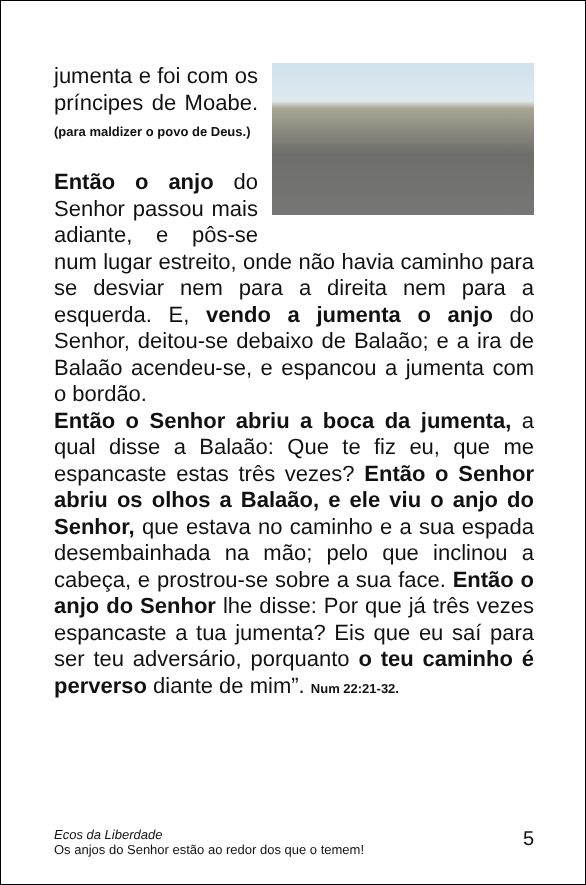jumenta e foi com os príncipes de Moabe. (para maldizer o povo de Deus.)
Então o anjo do Senhor passou mais adiante, e pôs-se num lugar estreito, onde não havia caminho para se desviar nem para a direita nem para a esquerda. E, vendo a jumenta o anjo do Senhor, deitou-se debaixo de Balaão; e a ira de Balaão acendeu-se, e espancou a jumenta com o bordão.
Então o Senhor abriu a boca da jumenta, a qual disse a Balaão: Que te fiz eu, que me espancaste estas três vezes? Então o Senhor abriu os olhos a Balaão, e ele viu o anjo do Senhor, que estava no caminho e a sua espada desembainhada na mão; pelo que inclinou a cabeça, e prostrou-se sobre a sua face. Então o anjo do Senhor lhe disse: Por que já três vezes espancaste a tua jumenta? Eis que eu saí para ser teu adversário, porquanto o teu caminho é perverso diante de mim”. Num 22:21-32.
Ecos da Liberdade
Os anjos do Senhor estão ao redor dos que o temem!
5